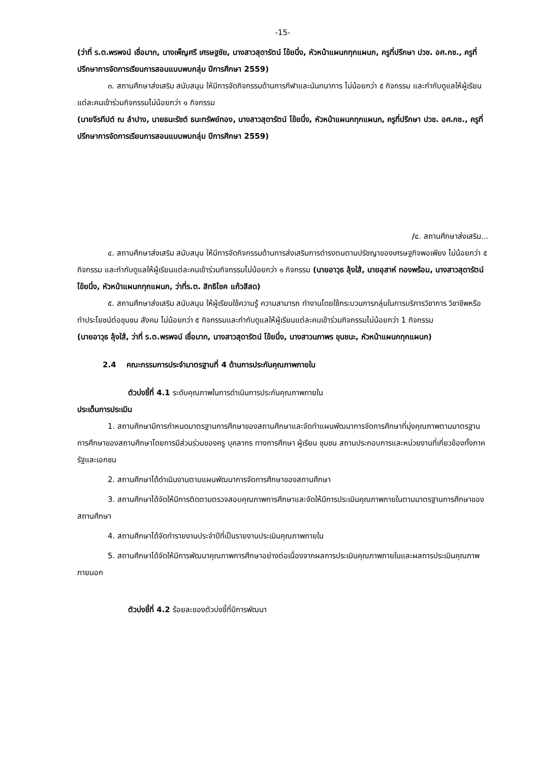-15-
(ว่าที่ ร.ต.พรพจน์ เชื่อมาก, นางเพ็ญศรี เศรษฐชัย, นางสาวสุดารัตน์ โข้ยนึ่ง, หัวหน้าแผนกทุกแผนก, ครูที่ปรึกษา ปวช. อศ.กช., ครูที่ปรึกษาการจัดการเรียนการสอนแบบพบกลุ่ม ปีการศึกษา 2559)
๓. สถานศึกษาส่งเสริม สนับสนุน ให้มีการจัดกิจกรรมด้านการกีฬาและนันทนาการ ไม่น้อยกว่า ๕ กิจกรรม และกำกับดูแลให้ผู้เรียนแต่ละคนเข้าร่วมกิจกรรมไม่น้อยกว่า ๑ กิจกรรม
(นายจีรทีปต์ ณ ลำปาง, นายธนะรัชต์ ธนะทรัพย์ทอง, นางสาวสุดารัตน์ โข้ยนึ่ง, หัวหน้าแผนกทุกแผนก, ครูที่ปรึกษา ปวช. อศ.กช., ครูที่ปรึกษาการจัดการเรียนการสอนแบบพบกลุ่ม ปีการศึกษา 2559)
/๔. สถานศึกษาส่งเสริม...
๔. สถานศึกษาส่งเสริม สนับสนุน ให้มีการจัดกิจกรรมด้านการส่งเสริมการดำรงตนตามปรัชญาของเศรษฐกิจพอเพียง ไม่น้อยกว่า ๕ กิจกรรม และกำกับดูแลให้ผู้เรียนแต่ละคนเข้าร่วมกิจกรรมไม่น้อยกว่า ๑ กิจกรรม (นายอาวุธ ลุ้งใส้, นายอุสาห์ ทองพร้อม, นางสาวสุดารัตน์ โข้ยนึ่ง, หัวหน้าแผนกทุกแผนก, ว่าที่ร.ต. สิทธิโชค แก้วสีสด)
๕. สถานศึกษาส่งเสริม สนับสนุน ให้ผู้เรียนใช้ความรู้ ความสามารถ ทำงานโดยใช้กระบวนการกลุ่มในการบริการวิชาการ วิชาชีพหรือทำประโยชน์ต่อชุมชน สังคม ไม่น้อยกว่า ๕ กิจกรรมและกำกับดูแลให้ผู้เรียนแต่ละคนเข้าร่วมกิจกรรมไม่น้อยกว่า 1 กิจกรรม
(นายอาวุธ ลุ้งใส้, ว่าที่ ร.ต.พรพจน์ เชื่อมาก, นางสาวสุดารัตน์ โข้ยนึ่ง, นางสาวนภาพร ขุนชนะ, หัวหน้าแผนกทุกแผนก)
2.4 คณะกรรมการประจำมาตรฐานที่ 4 ด้านการประกันคุณภาพภายใน
ตัวบ่งชี้ที่ 4.1 ระดับคุณภาพในการดำเนินการประกันคุณภาพภายใน
ประเด็นการประเมิน
1. สถานศึกษามีการกำหนดมาตรฐานการศึกษาของสถานศึกษาและจัดทำแผนพัฒนาการจัดการศึกษาที่มุ่งคุณภาพตามมาตรฐานการศึกษาของสถานศึกษาโดยการมีส่วนร่วมของครู บุคลากร ทางการศึกษา ผู้เรียน ชุมชน สถานประกอบการและหน่วยงานที่เกี่ยวข้องทั้งภาครัฐและเอกชน
2. สถานศึกษาได้ดำเนินงานตามแผนพัฒนาการจัดการศึกษาของสถานศึกษา
3. สถานศึกษาได้จัดให้มีการติดตามตรวจสอบคุณภาพการศึกษาและจัดให้มีการประเมินคุณภาพภายในตามมาตรฐานการศึกษาของสถานศึกษา
4. สถานศึกษาได้จัดทำรายงานประจำปีที่เป็นรายงานประเมินคุณภาพภายใน
5. สถานศึกษาได้จัดให้มีการพัฒนาคุณภาพการศึกษาอย่างต่อเนื่องจากผลการประเมินคุณภาพภายในและผลการประเมินคุณภาพภายนอก
ตัวบ่งชี้ที่ 4.2 ร้อยละของตัวบ่งชี้ที่มีการพัฒนา